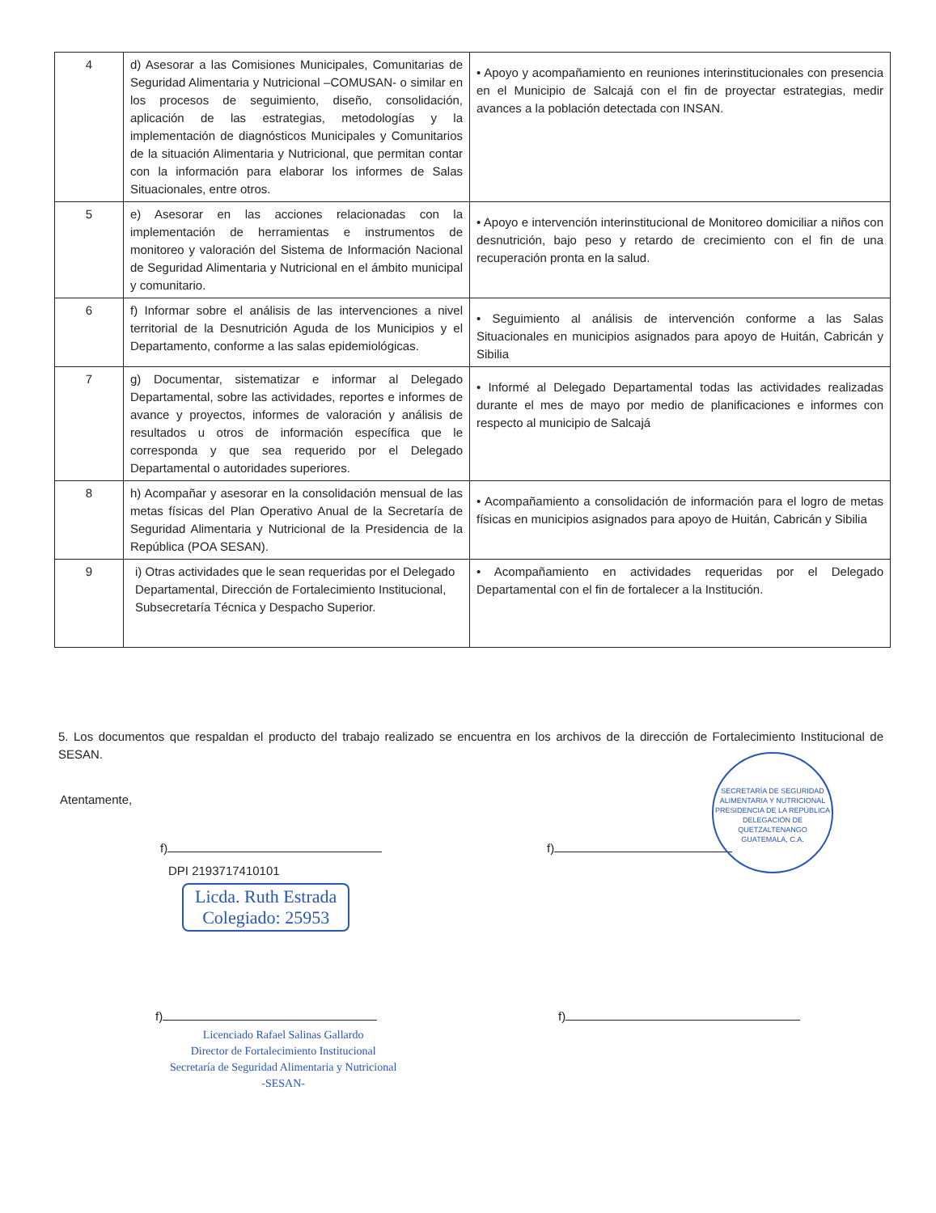| 4 | d) Asesorar a las Comisiones Municipales, Comunitarias de Seguridad Alimentaria y Nutricional –COMUSAN- o similar en los procesos de seguimiento, diseño, consolidación, aplicación de las estrategias, metodologías y la implementación de diagnósticos Municipales y Comunitarios de la situación Alimentaria y Nutricional, que permitan contar con la información para elaborar los informes de Salas Situacionales, entre otros. | • Apoyo y acompañamiento en reuniones interinstitucionales con presencia en el Municipio de Salcajá con el fin de proyectar estrategias, medir avances a la población detectada con INSAN. |
| 5 | e) Asesorar en las acciones relacionadas con la implementación de herramientas e instrumentos de monitoreo y valoración del Sistema de Información Nacional de Seguridad Alimentaria y Nutricional en el ámbito municipal y comunitario. | • Apoyo e intervención interinstitucional de Monitoreo domiciliar a niños con desnutrición, bajo peso y retardo de crecimiento con el fin de una recuperación pronta en la salud. |
| 6 | f) Informar sobre el análisis de las intervenciones a nivel territorial de la Desnutrición Aguda de los Municipios y el Departamento, conforme a las salas epidemiológicas. | • Seguimiento al análisis de intervención conforme a las Salas Situacionales en municipios asignados para apoyo de Huitán, Cabricán y Sibilia |
| 7 | g) Documentar, sistematizar e informar al Delegado Departamental, sobre las actividades, reportes e informes de avance y proyectos, informes de valoración y análisis de resultados u otros de información específica que le corresponda y que sea requerido por el Delegado Departamental o autoridades superiores. | • Informé al Delegado Departamental todas las actividades realizadas durante el mes de mayo por medio de planificaciones e informes con respecto al municipio de Salcajá |
| 8 | h) Acompañar y asesorar en la consolidación mensual de las metas físicas del Plan Operativo Anual de la Secretaría de Seguridad Alimentaria y Nutricional de la Presidencia de la República (POA SESAN). | • Acompañamiento a consolidación de información para el logro de metas físicas en municipios asignados para apoyo de Huitán, Cabricán y Sibilia |
| 9 | i) Otras actividades que le sean requeridas por el Delegado Departamental, Dirección de Fortalecimiento Institucional, Subsecretaría Técnica y Despacho Superior. | • Acompañamiento en actividades requeridas por el Delegado Departamental con el fin de fortalecer a la Institución. |
5. Los documentos que respaldan el producto del trabajo realizado se encuentra en los archivos de la dirección de Fortalecimiento Institucional de SESAN.
Atentamente,
f)
DPI 2193717410101
Licda. Ruth Estrada
Colegiado: 25953
f)
Licenciado Rafael Salinas Gallardo
Director de Fortalecimiento Institucional
Secretaría de Seguridad Alimentaria y Nutricional
-SESAN-
f)
SECRETARÍA DE SEGURIDAD ALIMENTARIA Y NUTRICIONAL PRESIDENCIA DE LA REPÚBLICA
DELEGACIÓN DE QUETZALTENANGO
GUATEMALA, C.A.
f)